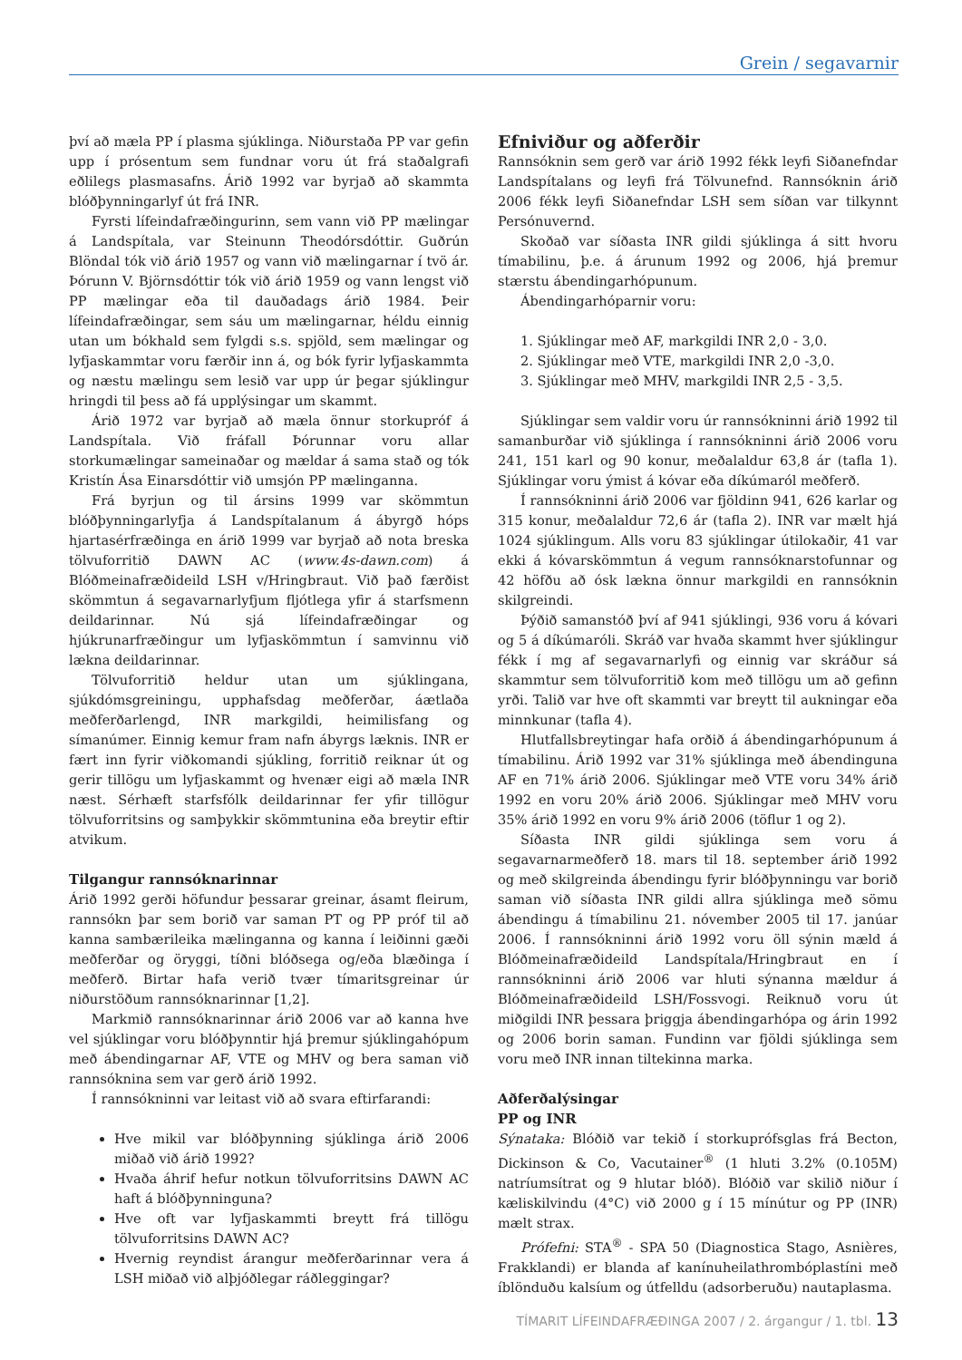Grein / segavarnir
því að mæla PP í plasma sjúklinga. Niðurstaða PP var gefin upp í prósentum sem fundnar voru út frá staðalgrafi eðlilegs plasmasafns. Árið 1992 var byrjað að skammta blóðþynningarlyf út frá INR.
Fyrsti lífeindafræðingurinn, sem vann við PP mælingar á Landspítala, var Steinunn Theodórsdóttir. Guðrún Blöndal tók við árið 1957 og vann við mælingarnar í tvö ár. Þórunn V. Björnsdóttir tók við árið 1959 og vann lengst við PP mælingar eða til dauðadags árið 1984. Þeir lífeindafræðingar, sem sáu um mælingarnar, héldu einnig utan um bókhald sem fylgdi s.s. spjöld, sem mælingar og lyfjaskammtar voru færðir inn á, og bók fyrir lyfjaskammta og næstu mælingu sem lesið var upp úr þegar sjúklingur hringdi til þess að fá upplýsingar um skammt.
Árið 1972 var byrjað að mæla önnur storkupróf á Landspítala. Við fráfall Þórunnar voru allar storkumælingar sameinaðar og mældar á sama stað og tók Kristín Ása Einarsdóttir við umsjón PP mælinganna.
Frá byrjun og til ársins 1999 var skömmtun blóðþynningarlyfja á Landspítalanum á ábyrgð hóps hjartasérfræðinga en árið 1999 var byrjað að nota breska tölvuforritið DAWN AC (www.4s-dawn.com) á Blóðmeinafræðideild LSH v/Hringbraut. Við það færðist skömmtun á segavarnarlyfjum fljótlega yfir á starfsmenn deildarinnar. Nú sjá lífeindafræðingar og hjúkrunarfræðingur um lyfjaskömmtun í samvinnu við lækna deildarinnar.
Tölvuforritið heldur utan um sjúklingana, sjúkdómsgreiningu, upphafsdag meðferðar, áætlaða meðferðarlengd, INR markgildi, heimilisfang og símanúmer. Einnig kemur fram nafn ábyrgs læknis. INR er fært inn fyrir viðkomandi sjúkling, forritið reiknar út og gerir tillögu um lyfjaskammt og hvenær eigi að mæla INR næst. Sérhæft starfsfólk deildarinnar fer yfir tillögur tölvuforritsins og samþykkir skömmtunina eða breytir eftir atvikum.
Tilgangur rannsóknarinnar
Árið 1992 gerði höfundur þessarar greinar, ásamt fleirum, rannsókn þar sem borið var saman PT og PP próf til að kanna sambærileika mælinganna og kanna í leiðinni gæði meðferðar og öryggi, tíðni blóðsega og/eða blæðinga í meðferð. Birtar hafa verið tvær tímaritsgreinar úr niðurstöðum rannsóknarinnar [1,2].
Markmið rannsóknarinnar árið 2006 var að kanna hve vel sjúklingar voru blóðþynntir hjá þremur sjúklingahópum með ábendingarnar AF, VTE og MHV og bera saman við rannsóknina sem var gerð árið 1992.
Í rannsókninni var leitast við að svara eftirfarandi:
Hve mikil var blóðþynning sjúklinga árið 2006 miðað við árið 1992?
Hvaða áhrif hefur notkun tölvuforritsins DAWN AC haft á blóðþynninguna?
Hve oft var lyfjaskammti breytt frá tillögu tölvuforritsins DAWN AC?
Hvernig reyndist árangur meðferðarinnar vera á LSH miðað við alþjóðlegar ráðleggingar?
Efniviður og aðferðir
Rannsóknin sem gerð var árið 1992 fékk leyfi Siðanefndar Landspítalans og leyfi frá Tölvunefnd. Rannsóknin árið 2006 fékk leyfi Siðanefndar LSH sem síðan var tilkynnt Persónuvernd.
Skoðað var síðasta INR gildi sjúklinga á sitt hvoru tímabilinu, þ.e. á árunum 1992 og 2006, hjá þremur stærstu ábendingarhópunum.
Ábendingarhóparnir voru:
1. Sjúklingar með AF, markgildi INR 2,0 - 3,0.
2. Sjúklingar með VTE, markgildi INR 2,0 -3,0.
3. Sjúklingar með MHV, markgildi INR 2,5 - 3,5.
Sjúklingar sem valdir voru úr rannsókninni árið 1992 til samanburðar við sjúklinga í rannsókninni árið 2006 voru 241, 151 karl og 90 konur, meðalaldur 63,8 ár (tafla 1). Sjúklingar voru ýmist á kóvar eða díkúmaról meðferð.
Í rannsókninni árið 2006 var fjöldinn 941, 626 karlar og 315 konur, meðalaldur 72,6 ár (tafla 2). INR var mælt hjá 1024 sjúklingum. Alls voru 83 sjúklingar útilokaðir, 41 var ekki á kóvarskömmtun á vegum rannsóknarstofunnar og 42 höfðu að ósk lækna önnur markgildi en rannsóknin skilgreindi.
Þýðið samanstóð því af 941 sjúklingi, 936 voru á kóvari og 5 á díkúmaróli. Skráð var hvaða skammt hver sjúklingur fékk í mg af segavarnarlyfi og einnig var skráður sá skammtur sem tölvuforritið kom með tillögu um að gefinn yrði. Talið var hve oft skammti var breytt til aukningar eða minnkunar (tafla 4).
Hlutfallsbreytingar hafa orðið á ábendingarhópunum á tímabilinu. Árið 1992 var 31% sjúklinga með ábendinguna AF en 71% árið 2006. Sjúklingar með VTE voru 34% árið 1992 en voru 20% árið 2006. Sjúklingar með MHV voru 35% árið 1992 en voru 9% árið 2006 (töflur 1 og 2).
Síðasta INR gildi sjúklinga sem voru á segavarnarmeðferð 18. mars til 18. september árið 1992 og með skilgreinda ábendingu fyrir blóðþynningu var borið saman við síðasta INR gildi allra sjúklinga með sömu ábendingu á tímabilinu 21. nóvember 2005 til 17. janúar 2006. Í rannsókninni árið 1992 voru öll sýnin mæld á Blóðmeinafræðideild Landspítala/Hringbraut en í rannsókninni árið 2006 var hluti sýnanna mældur á Blóðmeinafræðideild LSH/Fossvogi. Reiknuð voru út miðgildi INR þessara þriggja ábendingarhópa og árin 1992 og 2006 borin saman. Fundinn var fjöldi sjúklinga sem voru með INR innan tiltekinna marka.
Aðferðalýsingar
PP og INR
Sýnataka: Blóðið var tekið í storkuprófsglas frá Becton, Dickinson & Co, Vacutainer<sup>®</sup> (1 hluti 3.2% (0.105M) natríumsítrat og 9 hlutar blóð). Blóðið var skilið niður í kæliskilvindu (4°C) við 2000 g í 15 mínútur og PP (INR) mælt strax.
Prófefni: STA<sup>®</sup> - SPA 50 (Diagnostica Stago, Asnières, Frakklandi) er blanda af kanínuheilathrombóplastíni með íblönduðu kalsíum og útfelldu (adsorberuðu) nautaplasma.
TÍMARIT LÍFEINDAFRÆÐINGA 2007 / 2. árgangur / 1. tbl. 13